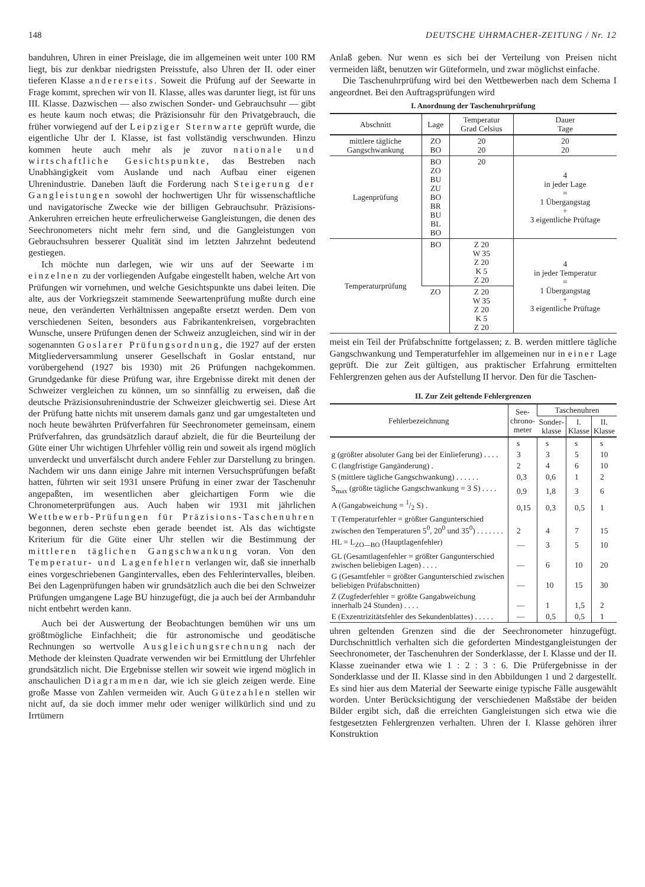148 DEUTSCHE UHRMACHER-ZEITUNG / Nr. 12
banduhren, Uhren in einer Preislage, die im allgemeinen weit unter 100 RM liegt, bis zur denkbar niedrigsten Preisstufe, also Uhren der II. oder einer tieferen Klasse andererseits. Soweit die Prüfung auf der Seewarte in Frage kommt, sprechen wir von II. Klasse, alles was darunter liegt, ist für uns III. Klasse. Dazwischen — also zwischen Sonder- und Gebrauchsuhr — gibt es heute kaum noch etwas; die Präzisionsuhr für den Privatgebrauch, die früher vorwiegend auf der Leipziger Sternwarte geprüft wurde, die eigentliche Uhr der I. Klasse, ist fast vollständig verschwunden. Hinzu kommen heute auch mehr als je zuvor nationale und wirtschaftliche Gesichtspunkte, das Bestreben nach Unabhängigkeit vom Auslande und nach Aufbau einer eigenen Uhrenindustrie. Daneben läuft die Forderung nach Steigerung der Gangleistungen sowohl der hochwertigen Uhr für wissenschaftliche und navigatorische Zwecke wie der billigen Gebrauchsuhr. Präzisions-Ankeruhren erreichen heute erfreulicherweise Gangleistungen, die denen des Seechronometers nicht mehr fern sind, und die Gangleistungen von Gebrauchsuhren besserer Qualität sind im letzten Jahrzehnt bedeutend gestiegen.
Ich möchte nun darlegen, wie wir uns auf der Seewarte im einzelnen zu der vorliegenden Aufgabe eingestellt haben, welche Art von Prüfungen wir vornehmen, und welche Gesichtspunkte uns dabei leiten. Die alte, aus der Vorkriegszeit stammende Seewartenprüfung mußte durch eine neue, den veränderten Verhältnissen angepaßte ersetzt werden. Dem von verschiedenen Seiten, besonders aus Fabrikantenkreisen, vorgebrachten Wunsche, unsere Prüfungen denen der Schweiz anzugleichen, sind wir in der sogenannten Goslarer Prüfungsordnung, die 1927 auf der ersten Mitgliederversammlung unserer Gesellschaft in Goslar entstand, nur vorübergehend (1927 bis 1930) mit 26 Prüfungen nachgekommen. Grundgedanke für diese Prüfung war, ihre Ergebnisse direkt mit denen der Schweizer vergleichen zu können, um so sinnfällig zu erweisen, daß die deutsche Präzisionsuhrenindustrie der Schweizer gleichwertig sei. Diese Art der Prüfung hatte nichts mit unserem damals ganz und gar umgestalteten und noch heute bewährten Prüfverfahren für Seechronometer gemeinsam, einem Prüfverfahren, das grundsätzlich darauf abzielt, die für die Beurteilung der Güte einer Uhr wichtigen Uhrfehler völlig rein und soweit als irgend möglich unverdeckt und unverfälscht durch andere Fehler zur Darstellung zu bringen. Nachdem wir uns dann einige Jahre mit internen Versuchsprüfungen befaßt hatten, führten wir seit 1931 unsere Prüfung in einer zwar der Taschenuhr angepaßten, im wesentlichen aber gleichartigen Form wie die Chronometerprüfungen aus. Auch haben wir 1931 mit jährlichen Wettbewerb-Prüfungen für Präzisions-Taschenuhren begonnen, deren sechste eben gerade beendet ist. Als das wichtigste Kriterium für die Güte einer Uhr stellen wir die Bestimmung der mittleren täglichen Gangschwankung voran. Von den Temperatur- und Lagenfehlern verlangen wir, daß sie innerhalb eines vorgeschriebenen Ganginter­valles, eben des Fehlerintervalles, bleiben. Bei den Lagenprüfungen haben wir grundsätzlich auch die bei den Schweizer Prüfungen umgangene Lage BU hinzugefügt, die ja auch bei der Armbanduhr nicht entbehrt werden kann.
Auch bei der Auswertung der Beobachtungen bemühen wir uns um größtmögliche Einfachheit; die für astronomische und geodätische Rechnungen so wertvolle Ausgleichungsrechnung nach der Methode der kleinsten Quadrate verwenden wir bei Ermittlung der Uhrfehler grundsätzlich nicht. Die Ergebnisse stellen wir soweit wie irgend möglich in anschaulichen Diagrammen dar, wie ich sie gleich zeigen werde. Eine große Masse von Zahlen vermeiden wir. Auch Gütezahlen stellen wir nicht auf, da sie doch immer mehr oder weniger willkürlich sind und zu Irrtümern
Anlaß geben. Nur wenn es sich bei der Verteilung von Preisen nicht vermeiden läßt, benutzen wir Güteformeln, und zwar möglichst einfache.
Die Taschenuhrprüfung wird bei den Wettbewerben nach dem Schema I angeordnet. Bei den Auftragsprüfungen wird
I. Anordnung der Taschenuhrprüfung
| Abschnitt | Lage | Temperatur Grad Celsius | Dauer Tage |
| --- | --- | --- | --- |
| mittlere tägliche Gangschwankung | ZO BO | 20 20 | 20 20 |
| Lagenprüfung | BO ZO BU ZU BO BR BU BL BO | 20 | 4 in jeder Lage = 1 Übergangstag + 3 eigentliche Prüftage |
| Temperaturprüfung | BO | Z 20 W 35 Z 20 K 5 Z 20 | 4 in jeder Temperatur = 1 Übergangstag + 3 eigentliche Prüftage |
| | ZO | Z 20 W 35 Z 20 K 5 Z 20 | |
meist ein Teil der Prüfabschnitte fortgelassen; z. B. werden mittlere tägliche Gangschwankung und Temperaturfehler im allgemeinen nur in einer Lage geprüft. Die zur Zeit gültigen, aus praktischer Erfahrung ermittelten Fehlergrenzen gehen aus der Aufstellung II hervor. Den für die Taschen-
II. Zur Zeit geltende Fehlergrenzen
| Fehlerbezeichnung | See- chrono- meter | Taschenuhren | | |
| --- | --- | --- | --- | --- |
| | | Sonder- klasse | I. Klasse | II. Klasse |
| | s | s | s | s |
| g (größter absoluter Gang bei der Einlieferung) . . . . | 3 | 3 | 5 | 10 |
| C (langfristige Gangänderung) . | 2 | 4 | 6 | 10 |
| S (mittlere tägliche Gangschwankung) . . . . . . | 0,3 | 0,6 | 1 | 2 |
| S<sub>max</sub> (größte tägliche Gangschwankung = 3 S) . . . . | 0,9 | 1,8 | 3 | 6 |
| A (Gangabweichung = 1/2 S) . | 0,15 | 0,3 | 0,5 | 1 |
| T (Temperaturfehler = größter Gangunterschied zwischen den Temperaturen 5<sup>0</sup>, 20<sup>0</sup> und 35<sup>0</sup>) . . . . . . . | 2 | 4 | 7 | 15 |
| HL = L<sub>ZO—BO</sub> (Hauptlagenfehler) | — | 3 | 5 | 10 |
| GL (Gesamtlagenfehler = größter Gangunterschied zwischen beliebigen Lagen) . . . . | — | 6 | 10 | 20 |
| G (Gesamtfehler = größter Gangunterschied zwischen beliebigen Prüfabschnitten) | — | 10 | 15 | 30 |
| Z (Zugfederfehler = größte Gangabweichung innerhalb 24 Stunden) . . . . | — | 1 | 1,5 | 2 |
| E (Exzentrizitätsfehler des Sekundenblattes) . . . . . | — | 0,5 | 0,5 | 1 |
uhren geltenden Grenzen sind die der Seechronometer hinzugefügt. Durchschnittlich verhalten sich die geforderten Mindestgangleistungen der Seechronometer, der Taschenuhren der Sonderklasse, der I. Klasse und der II. Klasse zueinander etwa wie 1 : 2 : 3 : 6. Die Prüfergebnisse in der Sonderklasse und der II. Klasse sind in den Abbildungen 1 und 2 dargestellt. Es sind hier aus dem Material der Seewarte einige typische Fälle ausgewählt worden. Unter Berücksichtigung der verschiedenen Maßstäbe der beiden Bilder ergibt sich, daß die erreichten Gangleistungen sich etwa wie die festgesetzten Fehlergrenzen verhalten. Uhren der I. Klasse gehören ihrer Konstruktion